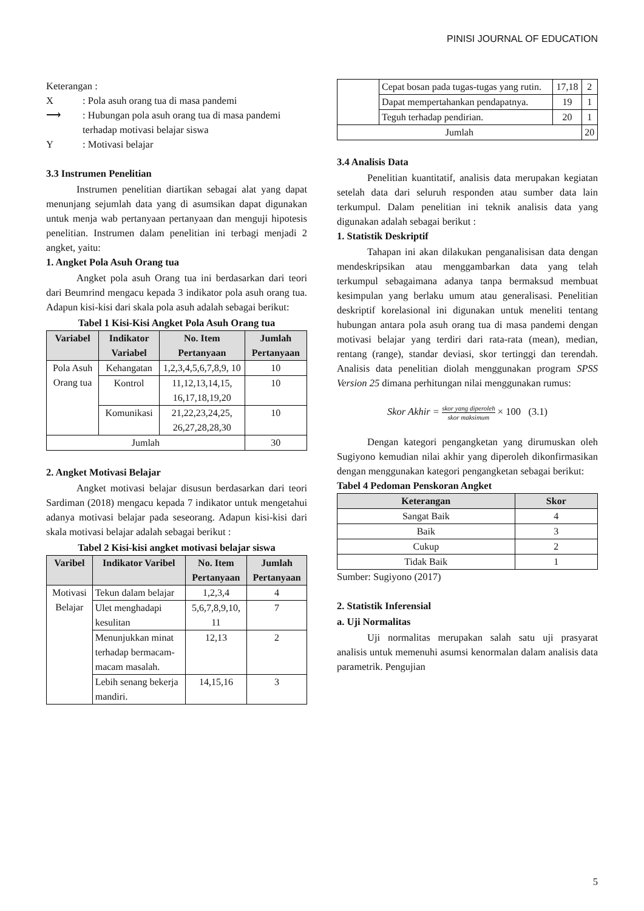PINISI JOURNAL OF EDUCATION
Keterangan :
X: Pola asuh orang tua di masa pandemi
⟶: Hubungan pola asuh orang tua di masa pandemi terhadap motivasi belajar siswa
Y: Motivasi belajar
3.3 Instrumen Penelitian
Instrumen penelitian diartikan sebagai alat yang dapat menunjang sejumlah data yang di asumsikan dapat digunakan untuk menja wab pertanyaan pertanyaan dan menguji hipotesis penelitian. Instrumen dalam penelitian ini terbagi menjadi 2 angket, yaitu:
1. Angket Pola Asuh Orang tua
Angket pola asuh Orang tua ini berdasarkan dari teori dari Beumrind mengacu kepada 3 indikator pola asuh orang tua. Adapun kisi-kisi dari skala pola asuh adalah sebagai berikut:
Tabel 1 Kisi-Kisi Angket Pola Asuh Orang tua
| Variabel | Indikator Variabel | No. Item Pertanyaan | Jumlah Pertanyaan |
| --- | --- | --- | --- |
| Pola Asuh Orang tua | Kehangatan | 1,2,3,4,5,6,7,8,9, 10 | 10 |
| | Kontrol | 11,12,13,14,15, 16,17,18,19,20 | 10 |
| | Komunikasi | 21,22,23,24,25, 26,27,28,28,30 | 10 |
| Jumlah | | | 30 |
2. Angket Motivasi Belajar
Angket motivasi belajar disusun berdasarkan dari teori Sardiman (2018) mengacu kepada 7 indikator untuk mengetahui adanya motivasi belajar pada seseorang. Adapun kisi-kisi dari skala motivasi belajar adalah sebagai berikut :
Tabel 2 Kisi-kisi angket motivasi belajar siswa
| Varibel | Indikator Varibel | No. Item Pertanyaan | Jumlah Pertanyaan |
| --- | --- | --- | --- |
| Motivasi Belajar | Tekun dalam belajar | 1,2,3,4 | 4 |
| | Ulet menghadapi kesulitan | 5,6,7,8,9,10, 11 | 7 |
| | Menunjukkan minat terhadap bermacam-macam masalah. | 12,13 | 2 |
| | Lebih senang bekerja mandiri. | 14,15,16 | 3 |
| | Cepat bosan pada tugas-tugas yang rutin. | 17,18 | 2 |
| | Dapat mempertahankan pendapatnya. | 19 | 1 |
| | Teguh terhadap pendirian. | 20 | 1 |
| Jumlah | | | 20 |
3.4 Analisis Data
Penelitian kuantitatif, analisis data merupakan kegiatan setelah data dari seluruh responden atau sumber data lain terkumpul. Dalam penelitian ini teknik analisis data yang digunakan adalah sebagai berikut :
1. Statistik Deskriptif
Tahapan ini akan dilakukan penganalisisan data dengan mendeskripsikan atau menggambarkan data yang telah terkumpul sebagaimana adanya tanpa bermaksud membuat kesimpulan yang berlaku umum atau generalisasi. Penelitian deskriptif korelasional ini digunakan untuk meneliti tentang hubungan antara pola asuh orang tua di masa pandemi dengan motivasi belajar yang terdiri dari rata-rata (mean), median, rentang (range), standar deviasi, skor tertinggi dan terendah. Analisis data penelitian diolah menggunakan program SPSS Version 25 dimana perhitungan nilai menggunakan rumus:
Skor Akhir = skor yang diperoleh skor maksimum × 100 (3.1)
Dengan kategori pengangketan yang dirumuskan oleh Sugiyono kemudian nilai akhir yang diperoleh dikonfirmasikan dengan menggunakan kategori pengangketan sebagai berikut:
Tabel 4 Pedoman Penskoran Angket
| Keterangan | Skor |
| --- | --- |
| Sangat Baik | 4 |
| Baik | 3 |
| Cukup | 2 |
| Tidak Baik | 1 |
Sumber: Sugiyono (2017)
2. Statistik Inferensial
a. Uji Normalitas
Uji normalitas merupakan salah satu uji prasyarat analisis untuk memenuhi asumsi kenormalan dalam analisis data parametrik. Pengujian
5